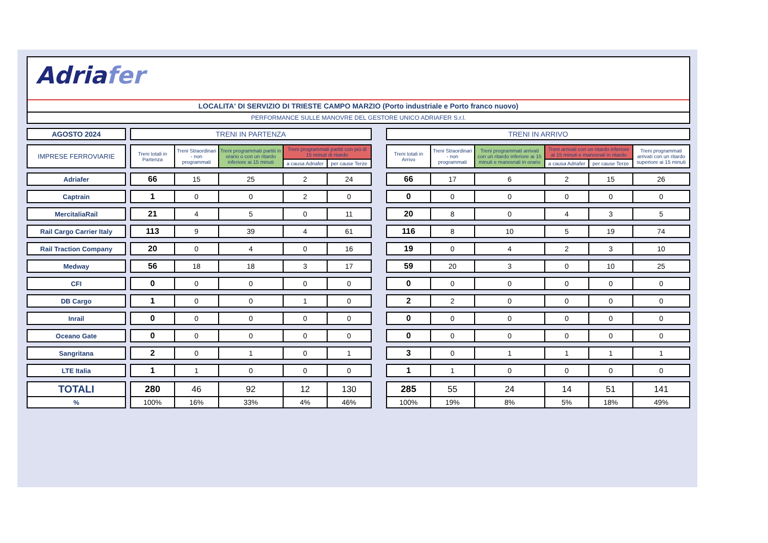Adriafer
LOCALITA' DI SERVIZIO DI TRIESTE CAMPO MARZIO (Porto industriale e Porto franco nuovo)
PERFORMANCE SULLE MANOVRE DEL GESTORE UNICO ADRIAFER S.r.l.
| AGOSTO 2024 | | TRENI IN PARTENZA | | | | | | TRENI IN ARRIVO | | | | | |
| IMPRESE FERROVIARIE | | Treni totali in Partenza | Treni Straordinari - non programmati | Treni programmati partiti in orario o con un ritardo inferiore ai 15 minuti | Treni programmati partiti con più di 15 minuti di ritardo | | | Treni totali in Arrivo | Treni Straordinari - non programmati | Treni programmati arrivati con un ritardo inferiore ai 15 minuti e manovrati in orario | Treni arrivati con un ritardo inferiore ai 15 minuti e manovrati in ritardo | | Treni programmati arrivati con un ritardo superiore ai 15 minuti |
| | | | | | a causa Adriafer | per cause Terze | | | | | a causa Adriafer | per cause Terze | |
| Adriafer | | 66 | 15 | 25 | 2 | 24 | | 66 | 17 | 6 | 2 | 15 | 26 |
| Captrain | | 1 | 0 | 0 | 2 | 0 | | 0 | 0 | 0 | 0 | 0 | 0 |
| MercitaliaRail | | 21 | 4 | 5 | 0 | 11 | | 20 | 8 | 0 | 4 | 3 | 5 |
| Rail Cargo Carrier Italy | | 113 | 9 | 39 | 4 | 61 | | 116 | 8 | 10 | 5 | 19 | 74 |
| Rail Traction Company | | 20 | 0 | 4 | 0 | 16 | | 19 | 0 | 4 | 2 | 3 | 10 |
| Medway | | 56 | 18 | 18 | 3 | 17 | | 59 | 20 | 3 | 0 | 10 | 25 |
| CFI | | 0 | 0 | 0 | 0 | 0 | | 0 | 0 | 0 | 0 | 0 | 0 |
| DB Cargo | | 1 | 0 | 0 | 1 | 0 | | 2 | 2 | 0 | 0 | 0 | 0 |
| Inrail | | 0 | 0 | 0 | 0 | 0 | | 0 | 0 | 0 | 0 | 0 | 0 |
| Oceano Gate | | 0 | 0 | 0 | 0 | 0 | | 0 | 0 | 0 | 0 | 0 | 0 |
| Sangritana | | 2 | 0 | 1 | 0 | 1 | | 3 | 0 | 1 | 1 | 1 | 1 |
| LTE Italia | | 1 | 1 | 0 | 0 | 0 | | 1 | 1 | 0 | 0 | 0 | 0 |
| TOTALI | | 280 | 46 | 92 | 12 | 130 | | 285 | 55 | 24 | 14 | 51 | 141 |
| % | | 100% | 16% | 33% | 4% | 46% | | 100% | 19% | 8% | 5% | 18% | 49% |